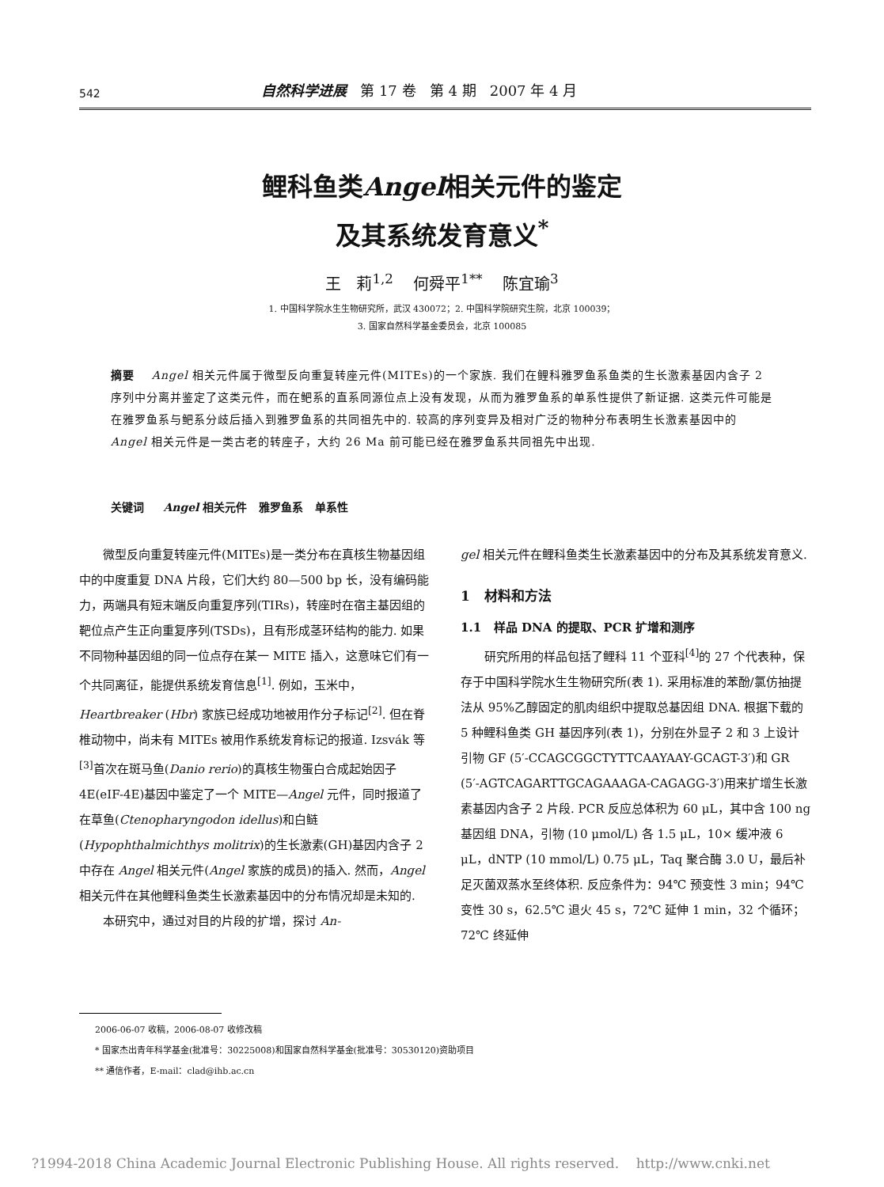542 自然科学进展 第 17 卷 第 4 期 2007 年 4 月
鲤科鱼类Angel相关元件的鉴定
及其系统发育意义<sup>*</sup>
王 莉<sup>1,2</sup> 何舜平<sup>1**</sup> 陈宜瑜<sup>3</sup>
1. 中国科学院水生生物研究所，武汉 430072；2. 中国科学院研究生院，北京 100039；
3. 国家自然科学基金委员会，北京 100085
摘要 Angel 相关元件属于微型反向重复转座元件(MITEs)的一个家族. 我们在鲤科雅罗鱼系鱼类的生长激素基因内含子 2 序列中分离并鉴定了这类元件，而在鲃系的直系同源位点上没有发现，从而为雅罗鱼系的单系性提供了新证据. 这类元件可能是在雅罗鱼系与鲃系分歧后插入到雅罗鱼系的共同祖先中的. 较高的序列变异及相对广泛的物种分布表明生长激素基因中的 Angel 相关元件是一类古老的转座子，大约 26 Ma 前可能已经在雅罗鱼系共同祖先中出现.
关键词 Angel 相关元件 雅罗鱼系 单系性
微型反向重复转座元件(MITEs)是一类分布在真核生物基因组中的中度重复 DNA 片段，它们大约 80—500 bp 长，没有编码能力，两端具有短末端反向重复序列(TIRs)，转座时在宿主基因组的靶位点产生正向重复序列(TSDs)，且有形成茎环结构的能力. 如果不同物种基因组的同一位点存在某一 MITE 插入，这意味它们有一个共同离征，能提供系统发育信息<sup>[1]</sup>. 例如，玉米中，Heartbreaker (Hbr) 家族已经成功地被用作分子标记<sup>[2]</sup>. 但在脊椎动物中，尚未有 MITEs 被用作系统发育标记的报道. Izsvák 等<sup>[3]</sup>首次在斑马鱼(Danio rerio)的真核生物蛋白合成起始因子 4E(eIF-4E)基因中鉴定了一个 MITE—Angel 元件，同时报道了在草鱼(Ctenopharyngodon idellus)和白鲢(Hypophthalmichthys molitrix)的生长激素(GH)基因内含子 2 中存在 Angel 相关元件(Angel 家族的成员)的插入. 然而，Angel 相关元件在其他鲤科鱼类生长激素基因中的分布情况却是未知的.
本研究中，通过对目的片段的扩增，探讨 An-
gel 相关元件在鲤科鱼类生长激素基因中的分布及其系统发育意义.
1 材料和方法
1.1 样品 DNA 的提取、PCR 扩增和测序
研究所用的样品包括了鲤科 11 个亚科<sup>[4]</sup>的 27 个代表种，保存于中国科学院水生生物研究所(表 1). 采用标准的苯酚/氯仿抽提法从 95%乙醇固定的肌肉组织中提取总基因组 DNA. 根据下载的 5 种鲤科鱼类 GH 基因序列(表 1)，分别在外显子 2 和 3 上设计引物 GF (5′-CCAGCGGCTYTTCAAYAAY-GCAGT-3′)和 GR (5′-AGTCAGARTTGCAGAAAGA-CAGAGG-3′)用来扩增生长激素基因内含子 2 片段. PCR 反应总体积为 60 μL，其中含 100 ng 基因组 DNA，引物 (10 μmol/L) 各 1.5 μL，10× 缓冲液 6 μL，dNTP (10 mmol/L) 0.75 μL，Taq 聚合酶 3.0 U，最后补足灭菌双蒸水至终体积. 反应条件为：94℃ 预变性 3 min；94℃ 变性 30 s，62.5℃ 退火 45 s，72℃ 延伸 1 min，32 个循环；72℃ 终延伸
2006-06-07 收稿，2006-08-07 收修改稿
* 国家杰出青年科学基金(批准号：30225008)和国家自然科学基金(批准号：30530120)资助项目
** 通信作者，E-mail：clad@ihb.ac.cn
?1994-2018 China Academic Journal Electronic Publishing House. All rights reserved. http://www.cnki.net